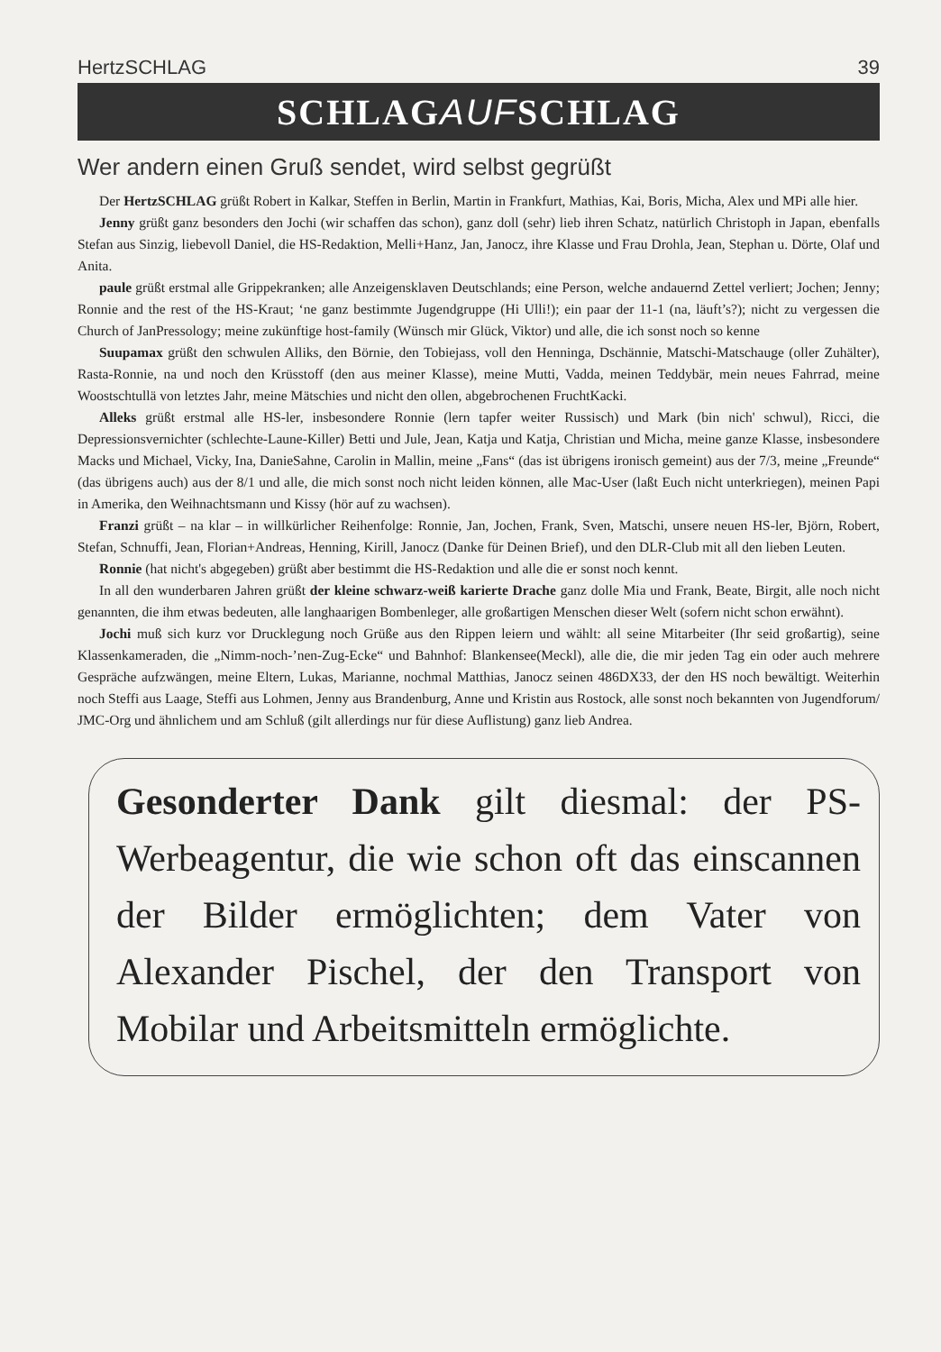HertzSCHLAG 39
SCHLAG AUF SCHLAG
Wer andern einen Gruß sendet, wird selbst gegrüßt
Der HertzSCHLAG grüßt Robert in Kalkar, Steffen in Berlin, Martin in Frankfurt, Mathias, Kai, Boris, Micha, Alex und MPi alle hier.
Jenny grüßt ganz besonders den Jochi (wir schaffen das schon), ganz doll (sehr) lieb ihren Schatz, natürlich Christoph in Japan, ebenfalls Stefan aus Sinzig, liebevoll Daniel, die HS-Redaktion, Melli+Hanz, Jan, Janocz, ihre Klasse und Frau Drohla, Jean, Stephan u. Dörte, Olaf und Anita.
paule grüßt erstmal alle Grippekranken; alle Anzeigensklaven Deutschlands; eine Person, welche andauernd Zettel verliert; Jochen; Jenny; Ronnie and the rest of the HS-Kraut; ‘ne ganz bestimmte Jugendgruppe (Hi Ulli!); ein paar der 11-1 (na, läuft’s?); nicht zu vergessen die Church of JanPressology; meine zukünftige host-family (Wünsch mir Glück, Viktor) und alle, die ich sonst noch so kenne
Suupamax grüßt den schwulen Alliks, den Börnie, den Tobiejass, voll den Henninga, Dschännie, Matschi-Matschauge (oller Zuhälter), Rasta-Ronnie, na und noch den Krüsstoff (den aus meiner Klasse), meine Mutti, Vadda, meinen Teddybär, mein neues Fahrrad, meine Woostschtullä von letztes Jahr, meine Mätschies und nicht den ollen, abgebrochenen FruchtKacki.
Alleks grüßt erstmal alle HS-ler, insbesondere Ronnie (lern tapfer weiter Russisch) und Mark (bin nich' schwul), Ricci, die Depressionsvernichter (schlechte-Laune-Killer) Betti und Jule, Jean, Katja und Katja, Christian und Micha, meine ganze Klasse, insbesondere Macks und Michael, Vicky, Ina, DanieSahne, Carolin in Mallin, meine „Fans“ (das ist übrigens ironisch gemeint) aus der 7/3, meine „Freunde“ (das übrigens auch) aus der 8/1 und alle, die mich sonst noch nicht leiden können, alle Mac-User (laßt Euch nicht unterkriegen), meinen Papi in Amerika, den Weihnachtsmann und Kissy (hör auf zu wachsen).
Franzi grüßt – na klar – in willkürlicher Reihenfolge: Ronnie, Jan, Jochen, Frank, Sven, Matschi, unsere neuen HS-ler, Björn, Robert, Stefan, Schnuffi, Jean, Florian+Andreas, Henning, Kirill, Janocz (Danke für Deinen Brief), und den DLR-Club mit all den lieben Leuten.
Ronnie (hat nicht's abgegeben) grüßt aber bestimmt die HS-Redaktion und alle die er sonst noch kennt.
In all den wunderbaren Jahren grüßt der kleine schwarz-weiß karierte Drache ganz dolle Mia und Frank, Beate, Birgit, alle noch nicht genannten, die ihm etwas bedeuten, alle langhaarigen Bombenleger, alle großartigen Menschen dieser Welt (sofern nicht schon erwähnt).
Jochi muß sich kurz vor Drucklegung noch Grüße aus den Rippen leiern und wählt: all seine Mitarbeiter (Ihr seid großartig), seine Klassenkameraden, die „Nimm-noch-’nen-Zug-Ecke“ und Bahnhof: Blankensee(Meckl), alle die, die mir jeden Tag ein oder auch mehrere Gespräche aufzwängen, meine Eltern, Lukas, Marianne, nochmal Matthias, Janocz seinen 486DX33, der den HS noch bewältigt. Weiterhin noch Steffi aus Laage, Steffi aus Lohmen, Jenny aus Brandenburg, Anne und Kristin aus Rostock, alle sonst noch bekannten von Jugendforum/ JMC-Org und ähnlichem und am Schluß (gilt allerdings nur für diese Auflistung) ganz lieb Andrea.
Gesonderter Dank gilt diesmal: der PS-Werbeagentur, die wie schon oft das einscannen der Bilder ermöglichten; dem Vater von Alexander Pischel, der den Transport von Mobilar und Arbeitsmitteln ermöglichte.